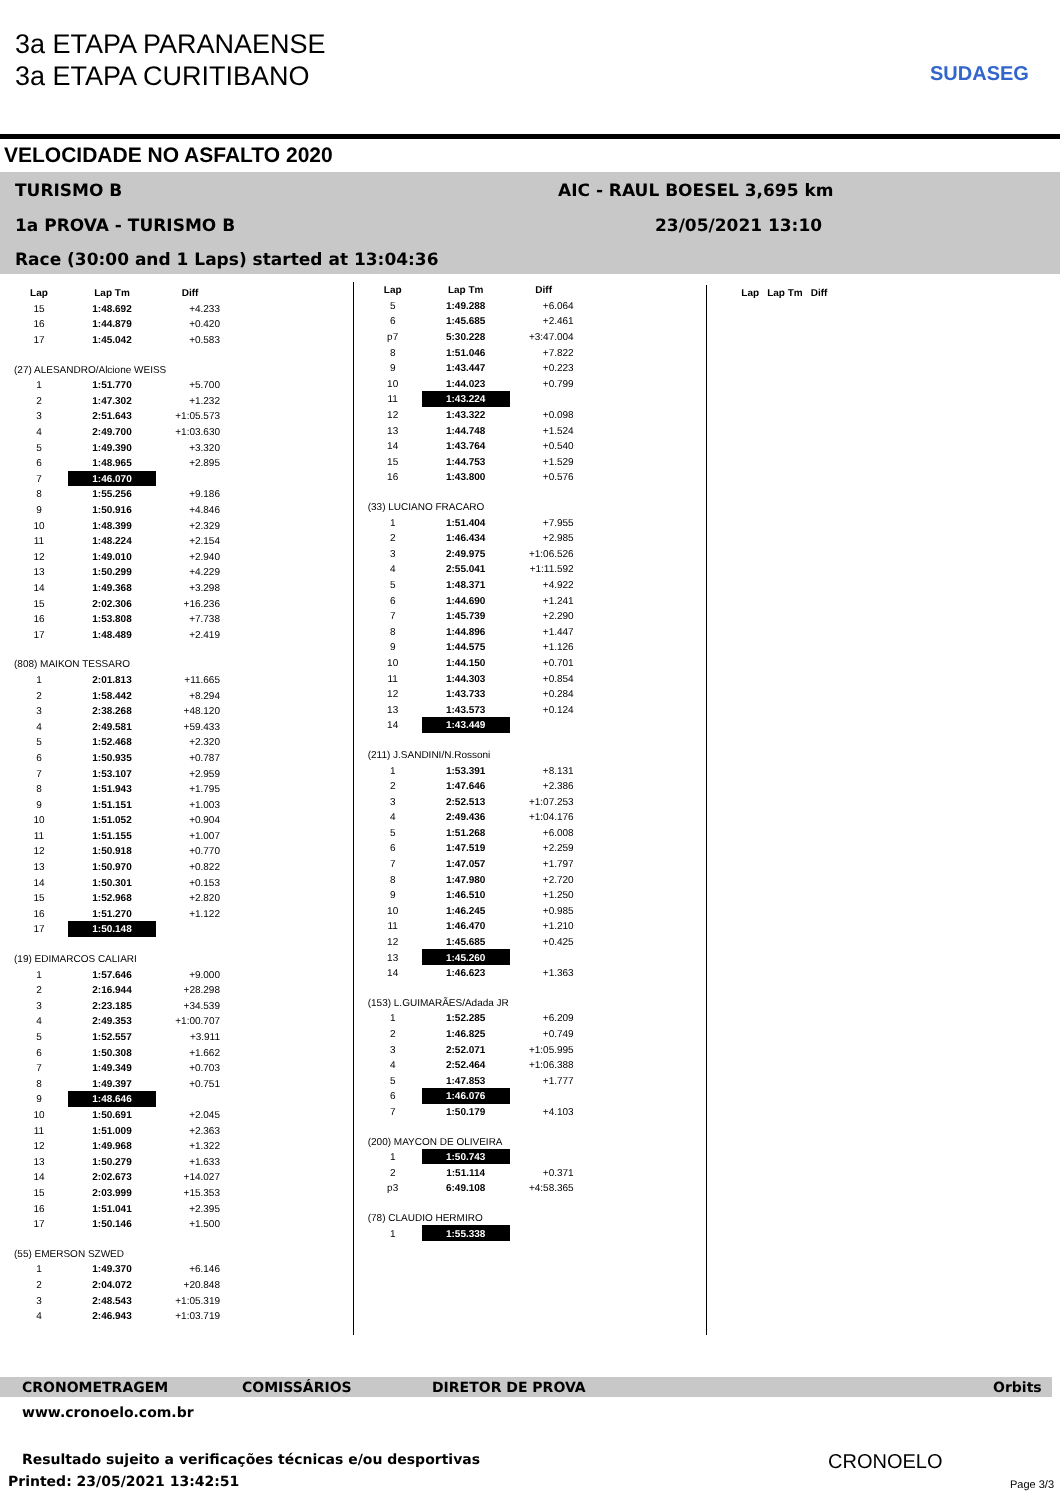3a ETAPA PARANAENSE
3a ETAPA CURITIBANO
SUDASEG
VELOCIDADE NO ASFALTO 2020
TURISMO B AIC - RAUL BOESEL 3,695 km
1a PROVA - TURISMO B 23/05/2021 13:10
Race (30:00 and 1 Laps) started at 13:04:36
| Lap | Lap Tm | Diff |
| --- | --- | --- |
| 15 | 1:48.692 | +4.233 |
| 16 | 1:44.879 | +0.420 |
| 17 | 1:45.042 | +0.583 |
| (27) ALESANDRO/Alcione WEISS | | |
| 1 | 1:51.770 | +5.700 |
| 2 | 1:47.302 | +1.232 |
| 3 | 2:51.643 | +1:05.573 |
| 4 | 2:49.700 | +1:03.630 |
| 5 | 1:49.390 | +3.320 |
| 6 | 1:48.965 | +2.895 |
| 7 | 1:46.070 | |
| 8 | 1:55.256 | +9.186 |
| 9 | 1:50.916 | +4.846 |
| 10 | 1:48.399 | +2.329 |
| 11 | 1:48.224 | +2.154 |
| 12 | 1:49.010 | +2.940 |
| 13 | 1:50.299 | +4.229 |
| 14 | 1:49.368 | +3.298 |
| 15 | 2:02.306 | +16.236 |
| 16 | 1:53.808 | +7.738 |
| 17 | 1:48.489 | +2.419 |
| (808) MAIKON TESSARO | | |
| 1 | 2:01.813 | +11.665 |
| 2 | 1:58.442 | +8.294 |
| 3 | 2:38.268 | +48.120 |
| 4 | 2:49.581 | +59.433 |
| 5 | 1:52.468 | +2.320 |
| 6 | 1:50.935 | +0.787 |
| 7 | 1:53.107 | +2.959 |
| 8 | 1:51.943 | +1.795 |
| 9 | 1:51.151 | +1.003 |
| 10 | 1:51.052 | +0.904 |
| 11 | 1:51.155 | +1.007 |
| 12 | 1:50.918 | +0.770 |
| 13 | 1:50.970 | +0.822 |
| 14 | 1:50.301 | +0.153 |
| 15 | 1:52.968 | +2.820 |
| 16 | 1:51.270 | +1.122 |
| 17 | 1:50.148 | |
| (19) EDIMARCOS CALIARI | | |
| 1 | 1:57.646 | +9.000 |
| 2 | 2:16.944 | +28.298 |
| 3 | 2:23.185 | +34.539 |
| 4 | 2:49.353 | +1:00.707 |
| 5 | 1:52.557 | +3.911 |
| 6 | 1:50.308 | +1.662 |
| 7 | 1:49.349 | +0.703 |
| 8 | 1:49.397 | +0.751 |
| 9 | 1:48.646 | |
| 10 | 1:50.691 | +2.045 |
| 11 | 1:51.009 | +2.363 |
| 12 | 1:49.968 | +1.322 |
| 13 | 1:50.279 | +1.633 |
| 14 | 2:02.673 | +14.027 |
| 15 | 2:03.999 | +15.353 |
| 16 | 1:51.041 | +2.395 |
| 17 | 1:50.146 | +1.500 |
| (55) EMERSON SZWED | | |
| 1 | 1:49.370 | +6.146 |
| 2 | 2:04.072 | +20.848 |
| 3 | 2:48.543 | +1:05.319 |
| 4 | 2:46.943 | +1:03.719 |
| Lap | Lap Tm | Diff |
| --- | --- | --- |
| 5 | 1:49.288 | +6.064 |
| 6 | 1:45.685 | +2.461 |
| p7 | 5:30.228 | +3:47.004 |
| 8 | 1:51.046 | +7.822 |
| 9 | 1:43.447 | +0.223 |
| 10 | 1:44.023 | +0.799 |
| 11 | 1:43.224 | |
| 12 | 1:43.322 | +0.098 |
| 13 | 1:44.748 | +1.524 |
| 14 | 1:43.764 | +0.540 |
| 15 | 1:44.753 | +1.529 |
| 16 | 1:43.800 | +0.576 |
| (33) LUCIANO FRACARO | | |
| 1 | 1:51.404 | +7.955 |
| 2 | 1:46.434 | +2.985 |
| 3 | 2:49.975 | +1:06.526 |
| 4 | 2:55.041 | +1:11.592 |
| 5 | 1:48.371 | +4.922 |
| 6 | 1:44.690 | +1.241 |
| 7 | 1:45.739 | +2.290 |
| 8 | 1:44.896 | +1.447 |
| 9 | 1:44.575 | +1.126 |
| 10 | 1:44.150 | +0.701 |
| 11 | 1:44.303 | +0.854 |
| 12 | 1:43.733 | +0.284 |
| 13 | 1:43.573 | +0.124 |
| 14 | 1:43.449 | |
| (211) J.SANDINI/N.Rossoni | | |
| 1 | 1:53.391 | +8.131 |
| 2 | 1:47.646 | +2.386 |
| 3 | 2:52.513 | +1:07.253 |
| 4 | 2:49.436 | +1:04.176 |
| 5 | 1:51.268 | +6.008 |
| 6 | 1:47.519 | +2.259 |
| 7 | 1:47.057 | +1.797 |
| 8 | 1:47.980 | +2.720 |
| 9 | 1:46.510 | +1.250 |
| 10 | 1:46.245 | +0.985 |
| 11 | 1:46.470 | +1.210 |
| 12 | 1:45.685 | +0.425 |
| 13 | 1:45.260 | |
| 14 | 1:46.623 | +1.363 |
| (153) L.GUIMARÃES/Adada JR | | |
| 1 | 1:52.285 | +6.209 |
| 2 | 1:46.825 | +0.749 |
| 3 | 2:52.071 | +1:05.995 |
| 4 | 2:52.464 | +1:06.388 |
| 5 | 1:47.853 | +1.777 |
| 6 | 1:46.076 | |
| 7 | 1:50.179 | +4.103 |
| (200) MAYCON DE OLIVEIRA | | |
| 1 | 1:50.743 | |
| 2 | 1:51.114 | +0.371 |
| p3 | 6:49.108 | +4:58.365 |
| (78) CLAUDIO HERMIRO | | |
| 1 | 1:55.338 | |
| Lap | Lap Tm | Diff |
| --- | --- | --- |
CRONOMETRAGEM COMISSÁRIOS DIRETOR DE PROVA Orbits
www.cronoelo.com.br
Resultado sujeito a verificações técnicas e/ou desportivas
Printed: 23/05/2021 13:42:51
CRONOELO
Page 3/3